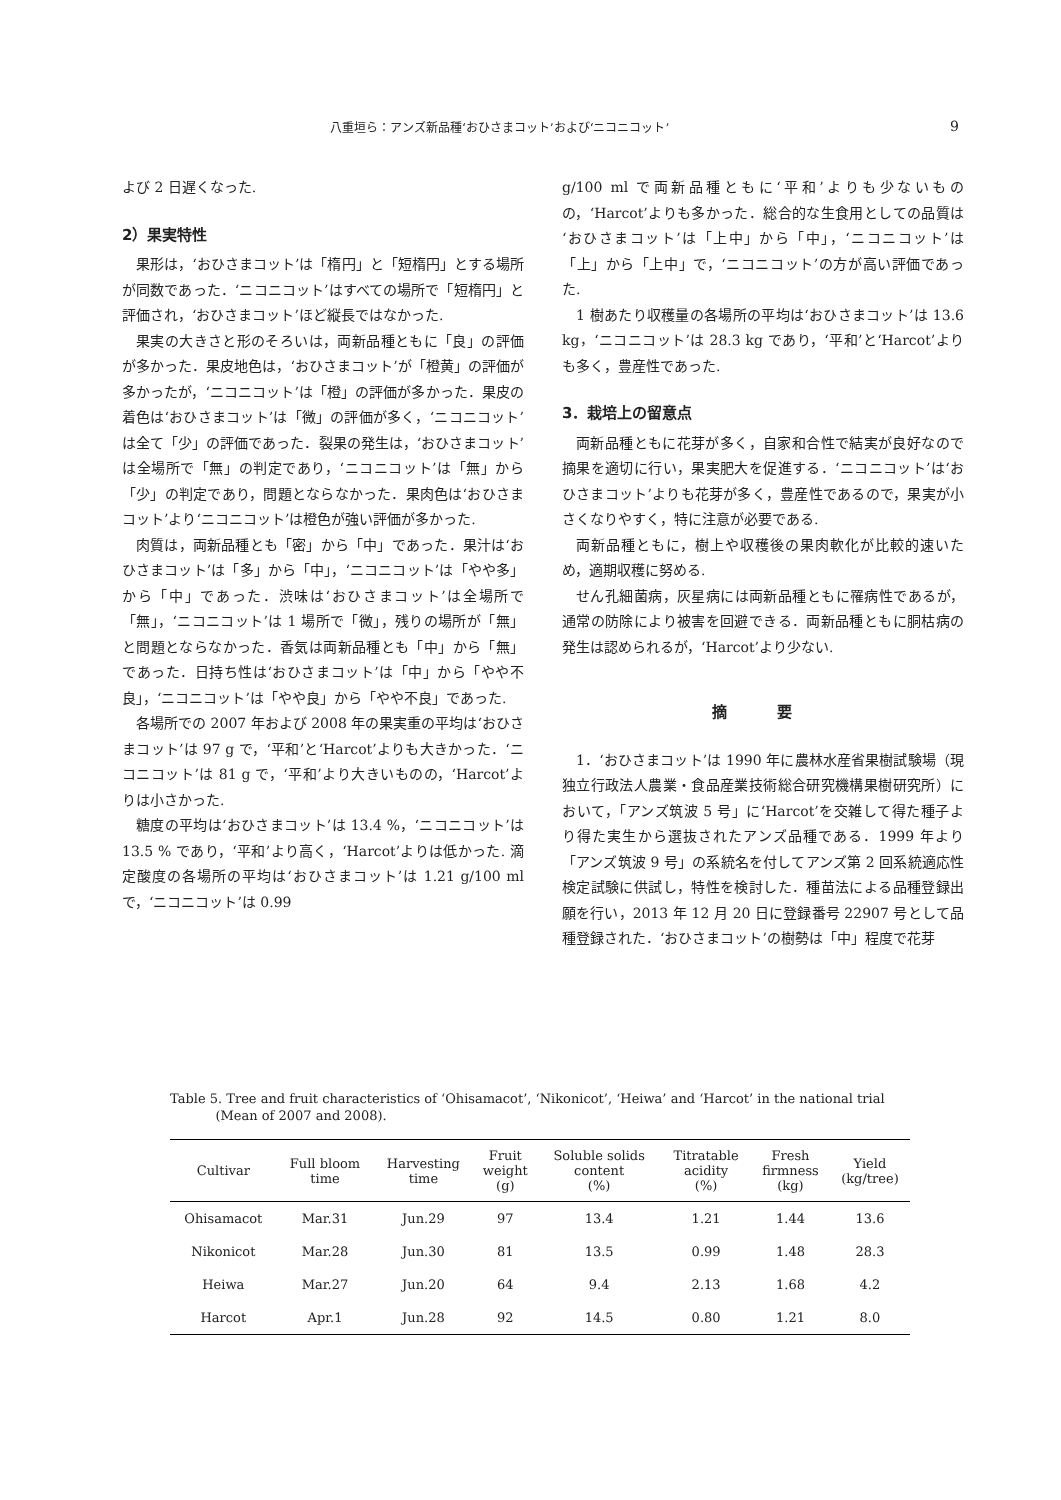八重垣ら：アンズ新品種‘おひさまコット’および‘ニコニコット’ 9
よび 2 日遅くなった.
2）果実特性
果形は，‘おひさまコット’は「楕円」と「短楕円」とする場所が同数であった．‘ニコニコット’はすべての場所で「短楕円」と評価され，‘おひさまコット’ほど縦長ではなかった.
果実の大きさと形のそろいは，両新品種ともに「良」の評価が多かった．果皮地色は，‘おひさまコット’が「橙黄」の評価が多かったが，‘ニコニコット’は「橙」の評価が多かった．果皮の着色は‘おひさまコット’は「微」の評価が多く，‘ニコニコット’は全て「少」の評価であった．裂果の発生は，‘おひさまコット’は全場所で「無」の判定であり，‘ニコニコット’は「無」から「少」の判定であり，問題とならなかった．果肉色は‘おひさまコット’より‘ニコニコット’は橙色が強い評価が多かった.
肉質は，両新品種とも「密」から「中」であった．果汁は‘おひさまコット’は「多」から「中」，‘ニコニコット’は「やや多」から「中」であった．渋味は‘おひさまコット’は全場所で「無」，‘ニコニコット’は 1 場所で「微」，残りの場所が「無」と問題とならなかった．香気は両新品種とも「中」から「無」であった．日持ち性は‘おひさまコット’は「中」から「やや不良」，‘ニコニコット’は「やや良」から「やや不良」であった.
各場所での 2007 年および 2008 年の果実重の平均は‘おひさまコット’は 97 g で，‘平和’と‘Harcot’よりも大きかった．‘ニコニコット’は 81 g で，‘平和’より大きいものの，‘Harcot’よりは小さかった.
糖度の平均は‘おひさまコット’は 13.4 %，‘ニコニコット’は 13.5 % であり，‘平和’より高く，‘Harcot’よりは低かった. 滴定酸度の各場所の平均は‘おひさまコット’は 1.21 g/100 ml で，‘ニコニコット’は 0.99
g/100 ml で両新品種ともに‘平和’よりも少ないものの，‘Harcot’よりも多かった．総合的な生食用としての品質は‘おひさまコット’は「上中」から「中」，‘ニコニコット’は「上」から「上中」で，‘ニコニコット’の方が高い評価であった.
1 樹あたり収穫量の各場所の平均は‘おひさまコット’は 13.6 kg，‘ニコニコット’は 28.3 kg であり，‘平和’と‘Harcot’よりも多く，豊産性であった.
3．栽培上の留意点
両新品種ともに花芽が多く，自家和合性で結実が良好なので摘果を適切に行い，果実肥大を促進する．‘ニコニコット’は‘おひさまコット’よりも花芽が多く，豊産性であるので，果実が小さくなりやすく，特に注意が必要である.
両新品種ともに，樹上や収穫後の果肉軟化が比較的速いため，適期収穫に努める.
せん孔細菌病，灰星病には両新品種ともに罹病性であるが，通常の防除により被害を回避できる．両新品種ともに胴枯病の発生は認められるが，‘Harcot’より少ない.
摘 要
1．‘おひさまコット’は 1990 年に農林水産省果樹試験場（現 独立行政法人農業・食品産業技術総合研究機構果樹研究所）において，「アンズ筑波 5 号」に‘Harcot’を交雑して得た種子より得た実生から選抜されたアンズ品種である．1999 年より「アンズ筑波 9 号」の系統名を付してアンズ第 2 回系統適応性検定試験に供試し，特性を検討した．種苗法による品種登録出願を行い，2013 年 12 月 20 日に登録番号 22907 号として品種登録された．‘おひさまコット’の樹勢は「中」程度で花芽
Table 5. Tree and fruit characteristics of ‘Ohisamacot’, ‘Nikonicot’, ‘Heiwa’ and ‘Harcot’ in the national trial
(Mean of 2007 and 2008).
| Cultivar | Full bloom time | Harvesting time | Fruit weight (g) | Soluble solids content (%) | Titratable acidity (%) | Fresh firmness (kg) | Yield (kg/tree) |
| --- | --- | --- | --- | --- | --- | --- | --- |
| Ohisamacot | Mar.31 | Jun.29 | 97 | 13.4 | 1.21 | 1.44 | 13.6 |
| Nikonicot | Mar.28 | Jun.30 | 81 | 13.5 | 0.99 | 1.48 | 28.3 |
| Heiwa | Mar.27 | Jun.20 | 64 | 9.4 | 2.13 | 1.68 | 4.2 |
| Harcot | Apr.1 | Jun.28 | 92 | 14.5 | 0.80 | 1.21 | 8.0 |